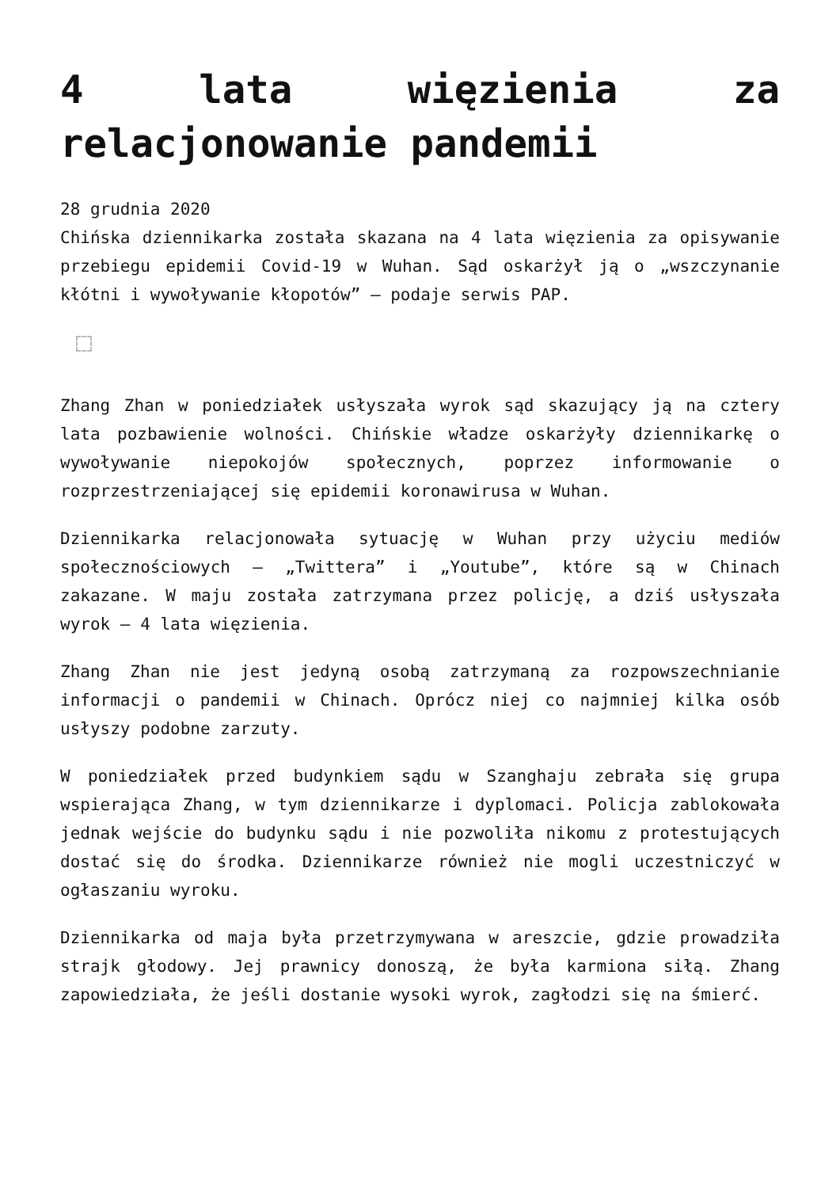4 lata więzienia za relacjonowanie pandemii
28 grudnia 2020
Chińska dziennikarka została skazana na 4 lata więzienia za opisywanie przebiegu epidemii Covid-19 w Wuhan. Sąd oskarżył ją o „wszczynanie kłótni i wywoływanie kłopotów” – podaje serwis PAP.
Zhang Zhan w poniedziałek usłyszała wyrok sąd skazujący ją na cztery lata pozbawienie wolności. Chińskie władze oskarżyły dziennikarkę o wywoływanie niepokojów społecznych, poprzez informowanie o rozprzestrzeniającej się epidemii koronawirusa w Wuhan.
Dziennikarka relacjonowała sytuację w Wuhan przy użyciu mediów społecznościowych – „Twittera” i „Youtube”, które są w Chinach zakazane. W maju została zatrzymana przez policję, a dziś usłyszała wyrok – 4 lata więzienia.
Zhang Zhan nie jest jedyną osobą zatrzymaną za rozpowszechnianie informacji o pandemii w Chinach. Oprócz niej co najmniej kilka osób usłyszy podobne zarzuty.
W poniedziałek przed budynkiem sądu w Szanghaju zebrała się grupa wspierająca Zhang, w tym dziennikarze i dyplomaci. Policja zablokowała jednak wejście do budynku sądu i nie pozwoliła nikomu z protestujących dostać się do środka. Dziennikarze również nie mogli uczestniczyć w ogłaszaniu wyroku.
Dziennikarka od maja była przetrzymywana w areszcie, gdzie prowadziła strajk głodowy. Jej prawnicy donoszą, że była karmiona siłą. Zhang zapowiedziała, że jeśli dostanie wysoki wyrok, zagłodzi się na śmierć.